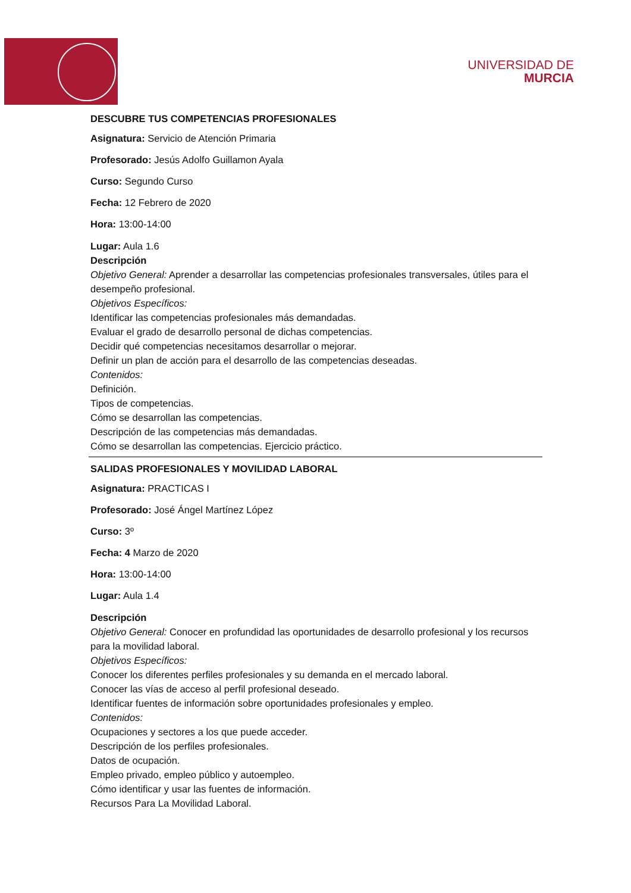UNIVERSIDAD DE
MURCIA
DESCUBRE TUS COMPETENCIAS PROFESIONALES
Asignatura: Servicio de Atención Primaria
Profesorado: Jesús Adolfo Guillamon Ayala
Curso: Segundo Curso
Fecha: 12 Febrero de 2020
Hora: 13:00-14:00
Lugar: Aula 1.6
Descripción
Objetivo General: Aprender a desarrollar las competencias profesionales transversales, útiles para el desempeño profesional.
Objetivos Específicos:
Identificar las competencias profesionales más demandadas.
Evaluar el grado de desarrollo personal de dichas competencias.
Decidir qué competencias necesitamos desarrollar o mejorar.
Definir un plan de acción para el desarrollo de las competencias deseadas.
Contenidos:
Definición.
Tipos de competencias.
Cómo se desarrollan las competencias.
Descripción de las competencias más demandadas.
Cómo se desarrollan las competencias. Ejercicio práctico.
SALIDAS PROFESIONALES Y MOVILIDAD LABORAL
Asignatura: PRACTICAS I
Profesorado: José Ángel Martínez López
Curso: 3º
Fecha: 4 Marzo de 2020
Hora: 13:00-14:00
Lugar: Aula 1.4
Descripción
Objetivo General: Conocer en profundidad las oportunidades de desarrollo profesional y los recursos para la movilidad laboral.
Objetivos Específicos:
Conocer los diferentes perfiles profesionales y su demanda en el mercado laboral.
Conocer las vías de acceso al perfil profesional deseado.
Identificar fuentes de información sobre oportunidades profesionales y empleo.
Contenidos:
Ocupaciones y sectores a los que puede acceder.
Descripción de los perfiles profesionales.
Datos de ocupación.
Empleo privado, empleo público y autoempleo.
Cómo identificar y usar las fuentes de información.
Recursos Para La Movilidad Laboral.